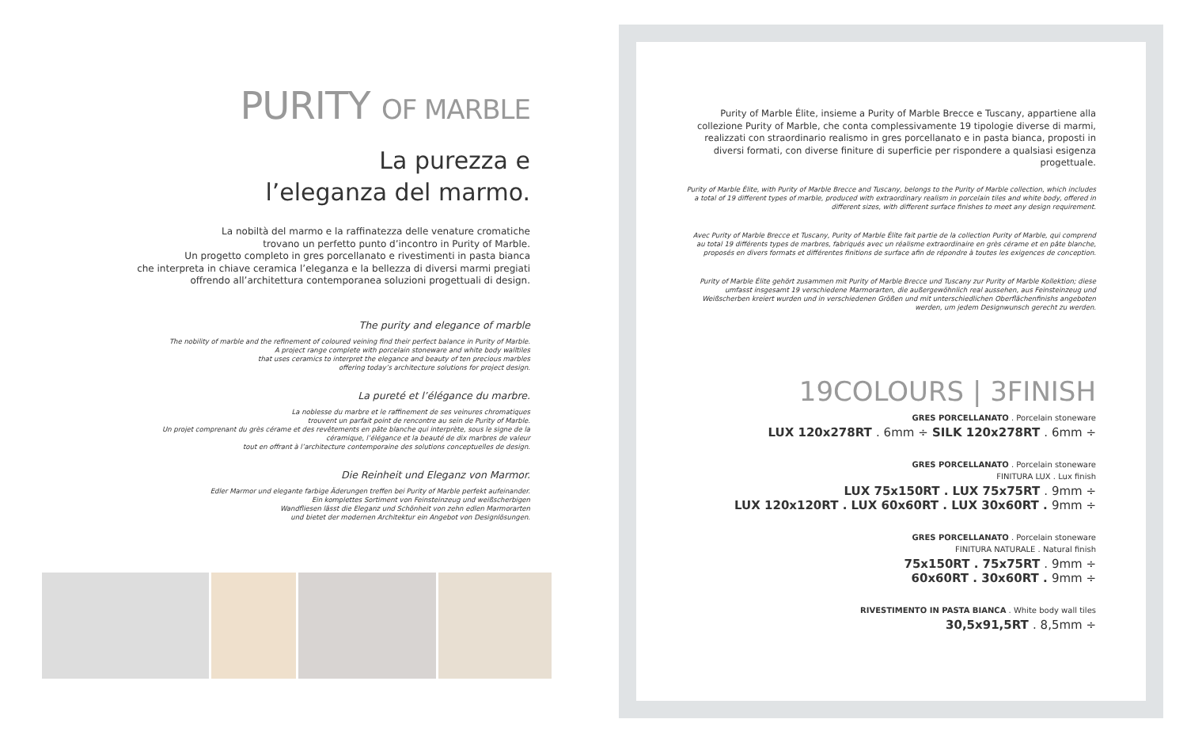PURITY OF MARBLE
La purezza e
l’eleganza del marmo.
La nobiltà del marmo e la raffinatezza delle venature cromatiche
trovano un perfetto punto d’incontro in Purity of Marble.
Un progetto completo in gres porcellanato e rivestimenti in pasta bianca
che interpreta in chiave ceramica l’eleganza e la bellezza di diversi marmi pregiati
offrendo all’architettura contemporanea soluzioni progettuali di design.
The purity and elegance of marble
The nobility of marble and the refinement of coloured veining find their perfect balance in Purity of Marble.
A project range complete with porcelain stoneware and white body walltiles
that uses ceramics to interpret the elegance and beauty of ten precious marbles
offering today’s architecture solutions for project design.
La pureté et l’élégance du marbre.
La noblesse du marbre et le raffinement de ses veinures chromatiques
trouvent un parfait point de rencontre au sein de Purity of Marble.
Un projet comprenant du grès cérame et des revêtements en pâte blanche qui interprète, sous le signe de la
céramique, l’élégance et la beauté de dix marbres de valeur
tout en offrant à l’architecture contemporaine des solutions conceptuelles de design.
Die Reinheit und Eleganz von Marmor.
Edler Marmor und elegante farbige Äderungen treffen bei Purity of Marble perfekt aufeinander.
Ein komplettes Sortiment von Feinsteinzeug und weißscherbigen
Wandfliesen lässt die Eleganz und Schönheit von zehn edlen Marmorarten
und bietet der modernen Architektur ein Angebot von Designlösungen.
Purity of Marble Élite, insieme a Purity of Marble Brecce e Tuscany, appartiene alla collezione Purity of Marble, che conta complessivamente 19 tipologie diverse di marmi, realizzati con straordinario realismo in gres porcellanato e in pasta bianca, proposti in diversi formati, con diverse finiture di superficie per rispondere a qualsiasi esigenza progettuale.
Purity of Marble Élite, with Purity of Marble Brecce and Tuscany, belongs to the Purity of Marble collection, which includes a total of 19 different types of marble, produced with extraordinary realism in porcelain tiles and white body, offered in different sizes, with different surface finishes to meet any design requirement.
Avec Purity of Marble Brecce et Tuscany, Purity of Marble Élite fait partie de la collection Purity of Marble, qui comprend au total 19 différents types de marbres, fabriqués avec un réalisme extraordinaire en grès cérame et en pâte blanche, proposés en divers formats et différentes finitions de surface afin de répondre à toutes les exigences de conception.
Purity of Marble Élite gehört zusammen mit Purity of Marble Brecce und Tuscany zur Purity of Marble Kollektion; diese umfasst insgesamt 19 verschiedene Marmorarten, die außergewöhnlich real aussehen, aus Feinsteinzeug und Weißscherben kreiert wurden und in verschiedenen Größen und mit unterschiedlichen Oberflächenfinishs angeboten werden, um jedem Designwunsch gerecht zu werden.
19COLOURS | 3FINISH
GRES PORCELLANATO . Porcelain stoneware
LUX 120x278RT . 6mm ÷ SILK 120x278RT . 6mm ÷
GRES PORCELLANATO . Porcelain stoneware
FINITURA LUX . Lux finish
LUX 75x150RT . LUX 75x75RT . 9mm ÷
LUX 120x120RT . LUX 60x60RT . LUX 30x60RT . 9mm ÷
GRES PORCELLANATO . Porcelain stoneware
FINITURA NATURALE . Natural finish
75x150RT . 75x75RT . 9mm ÷
60x60RT . 30x60RT . 9mm ÷
RIVESTIMENTO IN PASTA BIANCA . White body wall tiles
30,5x91,5RT . 8,5mm ÷